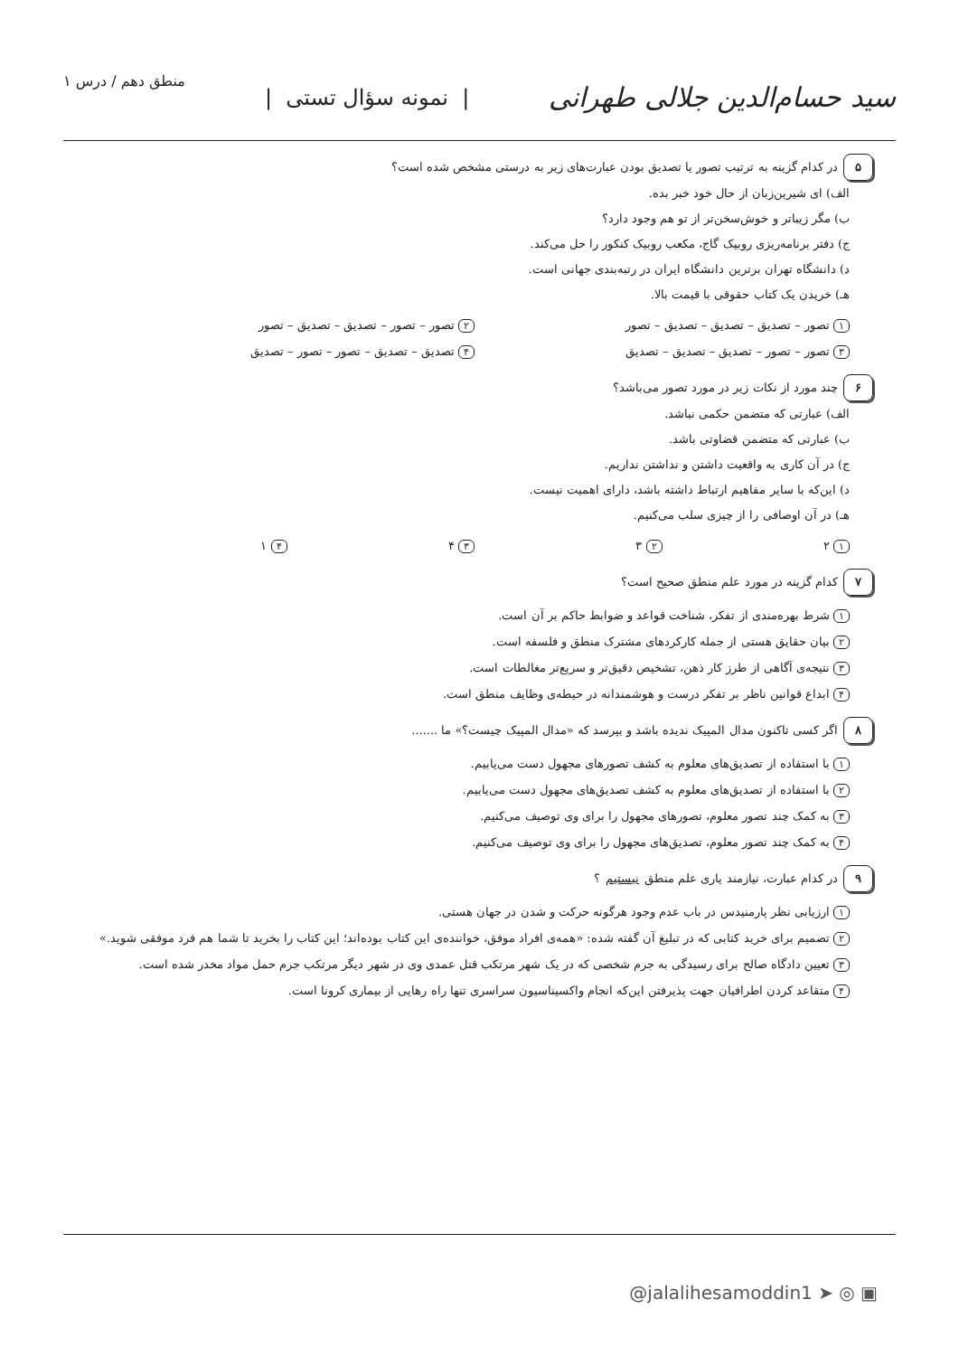سید حسام‌الدین جلالی طهرانی | نمونه سؤال تستی | منطق دهم / درس ۱
۵ در کدام گزینه به ترتیب تصور یا تصدیق بودن عبارت‌های زیر به درستی مشخص شده است؟
الف) ای شیرین‌زبان از حال خود خبر بده.
ب) مگر زیباتر و خوش‌سخن‌تر از تو هم وجود دارد؟
ج) دفتر برنامه‌ریزی روبیک گاج، مکعب روبیک کنکور را حل می‌کند.
د) دانشگاه تهران برترین دانشگاه ایران در رتبه‌بندی جهانی است.
هـ) خریدن یک کتاب حقوقی با قیمت بالا.
۱ تصور – تصدیق – تصدیق – تصدیق – تصور
۲ تصور – تصور – تصدیق – تصدیق – تصور
۳ تصور – تصور – تصدیق – تصدیق – تصدیق
۴ تصدیق – تصدیق – تصور – تصور – تصدیق
۶ چند مورد از نکات زیر در مورد تصور می‌باشد؟
الف) عبارتی که متضمن حکمی نباشد.
ب) عبارتی که متضمن قضاوتی باشد.
ج) در آن کاری به واقعیت داشتن و نداشتن نداریم.
د) این‌که با سایر مفاهیم ارتباط داشته باشد، دارای اهمیت نیست.
هـ) در آن اوصافی را از چیزی سلب می‌کنیم.
۱ ۲
۲ ۳
۳ ۴
۴ ۱
۷ کدام گزینه در مورد علم منطق صحیح است؟
۱ شرط بهره‌مندی از تفکر، شناخت قواعد و ضوابط حاکم بر آن است.
۲ بیان حقایق هستی از جمله کارکردهای مشترک منطق و فلسفه است.
۳ نتیجه‌ی آگاهی از طرز کار ذهن، تشخیص دقیق‌تر و سریع‌تر مغالطات است.
۴ ابداع قوانین ناظر بر تفکر درست و هوشمندانه در حیطه‌ی وظایف منطق است.
۸ اگر کسی تاکنون مدال المپیک ندیده باشد و بپرسد که «مدال المپیک چیست؟» ما .......
۱ با استفاده از تصدیق‌های معلوم به کشف تصورهای مجهول دست می‌یابیم.
۲ با استفاده از تصدیق‌های معلوم به کشف تصدیق‌های مجهول دست می‌یابیم.
۳ به کمک چند تصور معلوم، تصورهای مجهول را برای وی توصیف می‌کنیم.
۴ به کمک چند تصور معلوم، تصدیق‌های مجهول را برای وی توصیف می‌کنیم.
۹ در کدام عبارت، نیازمند یاری علم منطق نیستیم ؟
۱ ارزیابی نظر پارمنیدس در باب عدم وجود هرگونه حرکت و شدن در جهان هستی.
۲ تصمیم برای خرید کتابی که در تبلیغ آن گفته شده: «همه‌ی افراد موفق، خواننده‌ی این کتاب بوده‌اند؛ این کتاب را بخرید تا شما هم فرد موفقی شوید.»
۳ تعیین دادگاه صالح برای رسیدگی به جرم شخصی که در یک شهر مرتکب قتل عمدی وی در شهر دیگر مرتکب جرم حمل مواد مخدر شده است.
۴ متقاعد کردن اطرافیان جهت پذیرفتن این‌که انجام واکسیناسیون سراسری تنها راه رهایی از بیماری کرونا است.
@jalalihesamoddin1 ➤ ◎ ▣